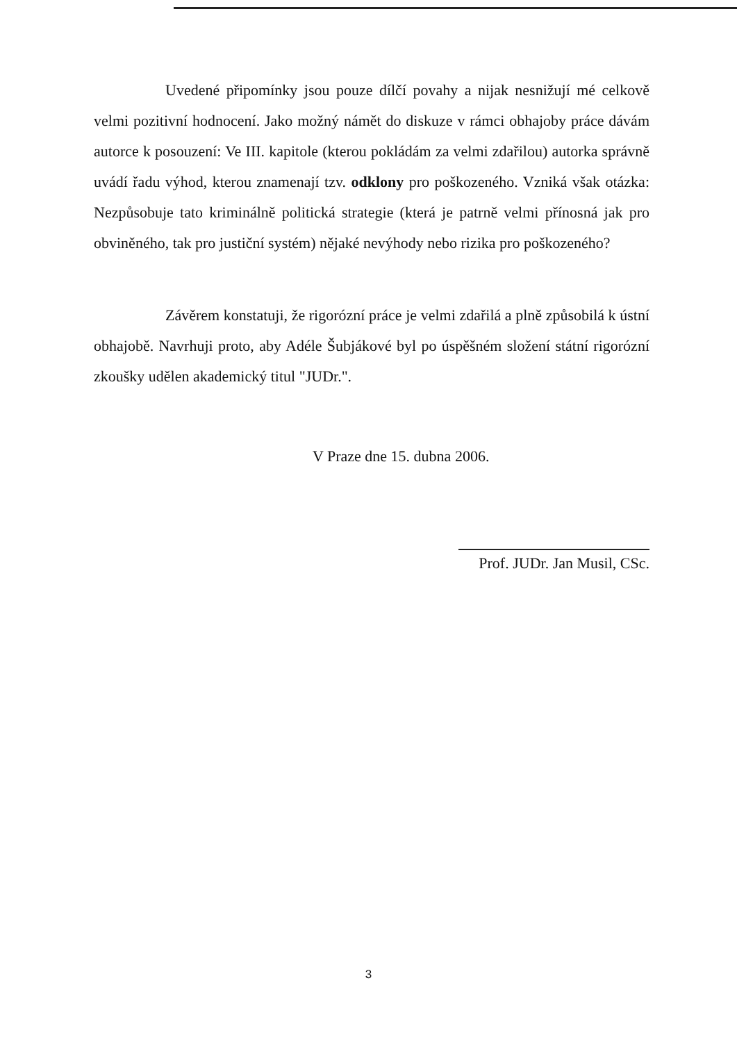Uvedené připomínky jsou pouze dílčí povahy a nijak nesnižují mé celkově velmi pozitivní hodnocení. Jako možný námět do diskuze v rámci obhajoby práce dávám autorce k posouzení: Ve III. kapitole (kterou pokládám za velmi zdařilou) autorka správně uvádí řadu výhod, kterou znamenají tzv. odklony pro poškozeného. Vzniká však otázka: Nezpůsobuje tato kriminálně politická strategie (která je patrně velmi přínosná jak pro obviněného, tak pro justiční systém) nějaké nevýhody nebo rizika pro poškozeného?
Závěrem konstatuji, že rigorózní práce je velmi zdařilá a plně způsobilá k ústní obhajobě. Navrhuji proto, aby Adéle Šubjákové byl po úspěšném složení státní rigorózní zkoušky udělen akademický titul "JUDr.".
V Praze dne 15. dubna 2006.
Prof. JUDr. Jan Musil, CSc.
3